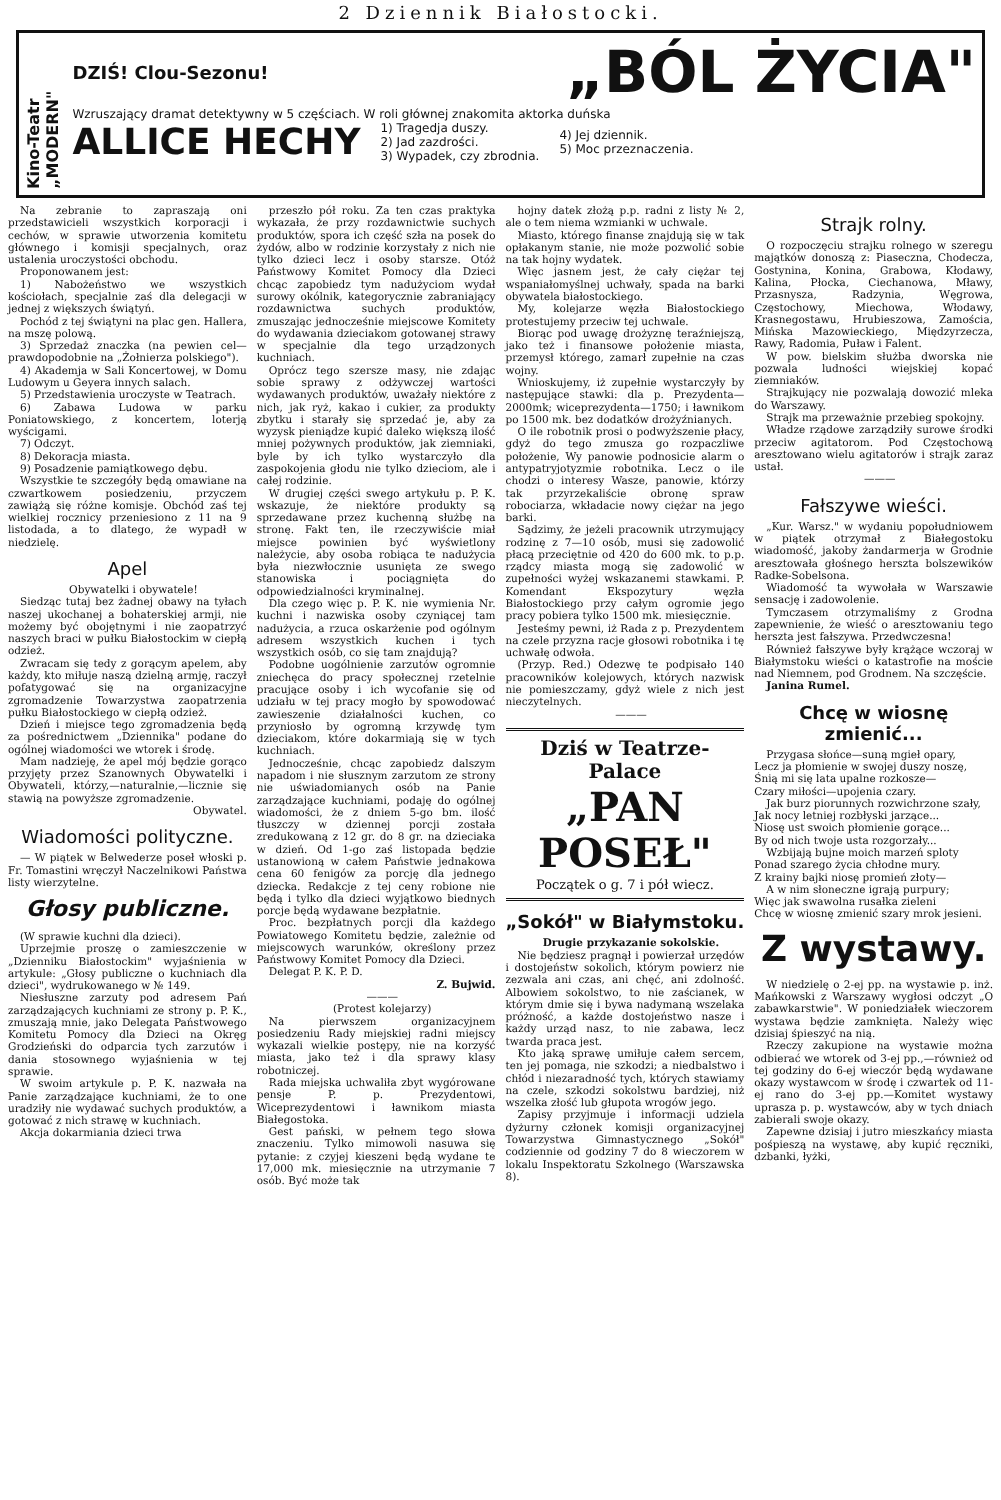2 Dziennik Białostocki.
Kino-Teatr „MODERN"
DZIŚ! Clou-Sezonu! „BÓL ŻYCIA"
Wzruszający dramat detektywny w 5 częściach. W roli głównej znakomita aktorka duńska
ALLICE HECHY 1) Tragedja duszy.
2) Jad zazdrości.
3) Wypadek, czy zbrodnia. 4) Jej dziennik.
5) Moc przeznaczenia.
Na zebranie to zapraszają oni przedstawicieli wszystkich korporacji i cechów, w sprawie utworzenia komitetu głównego i komisji specjalnych, oraz ustalenia uroczystości obchodu.
Proponowanem jest:
1) Nabożeństwo we wszystkich kościołach, specjalnie zaś dla delegacji w jednej z większych świątyń.
Pochód z tej świątyni na plac gen. Hallera, na mszę polową.
3) Sprzedaż znaczka (na pewien cel—prawdopodobnie na „Żołnierza polskiego").
4) Akademja w Sali Koncertowej, w Domu Ludowym u Geyera innych salach.
5) Przedstawienia uroczyste w Teatrach.
6) Zabawa Ludowa w parku Poniatowskiego, z koncertem, loterją wyścigami.
7) Odczyt.
8) Dekoracja miasta.
9) Posadzenie pamiątkowego dębu.
Wszystkie te szczegóły będą omawiane na czwartkowem posiedzeniu, przyczem zawiążą się różne komisje. Obchód zaś tej wielkiej rocznicy przeniesiono z 11 na 9 listodada, a to dlatego, że wypadł w niedzielę.
Apel
Obywatelki i obywatele!
Siedząc tutaj bez żadnej obawy na tyłach naszej ukochanej a bohaterskiej armji, nie możemy być obojętnymi i nie zaopatrzyć naszych braci w pułku Białostockim w ciepłą odzież.
Zwracam się tedy z gorącym apelem, aby każdy, kto miłuje naszą dzielną armję, raczył pofatygować się na organizacyjne zgromadzenie Towarzystwa zaopatrzenia pułku Białostockiego w ciepłą odzież.
Dzień i miejsce tego zgromadzenia będą za pośrednictwem „Dziennika" podane do ogólnej wiadomości we wtorek i środę.
Mam nadzieję, że apel mój będzie gorąco przyjęty przez Szanownych Obywatelki i Obywateli, którzy,—naturalnie,—licznie się stawią na powyższe zgromadzenie.
Obywatel.
Wiadomości polityczne.
— W piątek w Belwederze poseł włoski p. Fr. Tomastini wręczył Naczelnikowi Państwa listy wierzytelne.
Głosy publiczne.
(W sprawie kuchni dla dzieci).
Uprzejmie proszę o zamieszczenie w „Dzienniku Białostockim" wyjaśnienia w artykule: „Głosy publiczne o kuchniach dla dzieci", wydrukowanego w № 149.
Niesłuszne zarzuty pod adresem Pań zarządzających kuchniami ze strony p. P. K., zmuszają mnie, jako Delegata Państwowego Komitetu Pomocy dla Dzieci na Okręg Grodzieński do odparcia tych zarzutów i dania stosownego wyjaśnienia w tej sprawie.
W swoim artykule p. P. K. nazwała na Panie zarządzające kuchniami, że to one uradziły nie wydawać suchych produktów, a gotować z nich strawę w kuchniach.
Akcja dokarmiania dzieci trwa
przeszło pół roku. Za ten czas praktyka wykazała, że przy rozdawnictwie suchych produktów, spora ich część szła na posek do żydów, albo w rodzinie korzystały z nich nie tylko dzieci lecz i osoby starsze. Otóż Państwowy Komitet Pomocy dla Dzieci chcąc zapobiedz tym nadużyciom wydał surowy okólnik, kategorycznie zabraniający rozdawnictwa suchych produktów, zmuszając jednocześnie miejscowe Komitety do wydawania dzieciakom gotowanej strawy w specjalnie dla tego urządzonych kuchniach.
Oprócz tego szersze masy, nie zdając sobie sprawy z odżywczej wartości wydawanych produktów, uważały niektóre z nich, jak ryż, kakao i cukier, za produkty zbytku i starały się sprzedać je, aby za wyzysk pieniądze kupić daleko większą ilość mniej pożywnych produktów, jak ziemniaki, byle by ich tylko wystarczyło dla zaspokojenia głodu nie tylko dzieciom, ale i całej rodzinie.
W drugiej części swego artykułu p. P. K. wskazuje, że niektóre produkty są sprzedawane przez kuchenną służbę na stronę. Fakt ten, ile rzeczywiście miał miejsce powinien być wyświetlony należycie, aby osoba robiąca te nadużycia była niezwłocznie usunięta ze swego stanowiska i pociągnięta do odpowiedzialności kryminalnej.
Dla czego więc p. P. K. nie wymienia Nr. kuchni i nazwiska osoby czyniącej tam nadużycia, a rzuca oskarżenie pod ogólnym adresem wszystkich kuchen i tych wszystkich osób, co się tam znajdują?
Podobne uogólnienie zarzutów ogromnie zniechęca do pracy społecznej rzetelnie pracujące osoby i ich wycofanie się od udziału w tej pracy mogło by spowodować zawieszenie działalności kuchen, co przyniosło by ogromną krzywdę tym dzieciakom, które dokarmiają się w tych kuchniach.
Jednocześnie, chcąc zapobiedz dalszym napadom i nie słusznym zarzutom ze strony nie uświadomianych osób na Panie zarządzające kuchniami, podaję do ogólnej wiadomości, że z dniem 5-go bm. ilość tłuszczy w dziennej porcji została zredukowaną z 12 gr. do 8 gr. na dzieciaka w dzień. Od 1-go zaś listopada będzie ustanowioną w całem Państwie jednakowa cena 60 fenigów za porcję dla jednego dziecka. Redakcje z tej ceny robione nie będą i tylko dla dzieci wyjątkowo biednych porcje będą wydawane bezpłatnie.
Proc. bezpłatnych porcji dla każdego Powiatowego Komitetu będzie, zależnie od miejscowych warunków, określony przez Państwowy Komitet Pomocy dla Dzieci.
Delegat P. K. P. D.
Z. Bujwid.
———
(Protest kolejarzy)
Na pierwszem organizacyjnem posiedzeniu Rady miejskiej radni miejscy wykazali wielkie postępy, nie na korzyść miasta, jako też i dla sprawy klasy robotniczej.
Rada miejska uchwaliła zbyt wygórowane pensje P. p. Prezydentowi, Wiceprezydentowi i ławnikom miasta Białegostoka.
Gest pański, w pełnem tego słowa znaczeniu. Tylko mimowoli nasuwa się pytanie: z czyjej kieszeni będą wydane te 17,000 mk. miesięcznie na utrzymanie 7 osób. Być może tak
hojny datek złożą p.p. radni z listy № 2, ale o tem niema wzmianki w uchwale.
Miasto, którego finanse znajdują się w tak opłakanym stanie, nie może pozwolić sobie na tak hojny wydatek.
Więc jasnem jest, że cały ciężar tej wspaniałomyślnej uchwały, spada na barki obywatela białostockiego.
My, kolejarze węzła Białostockiego protestujemy przeciw tej uchwale.
Biorąc pod uwagę drożyznę teraźniejszą, jako też i finansowe położenie miasta, przemysł którego, zamarł zupełnie na czas wojny.
Wnioskujemy, iż zupełnie wystarczyły by następujące stawki: dla p. Prezydenta—2000mk; wiceprezydenta—1750; i ławnikom po 1500 mk. bez dodatków drożyźnianych.
O ile robotnik prosi o podwyższenie płacy, gdyż do tego zmusza go rozpaczliwe położenie, Wy panowie podnosicie alarm o antypatryjotyzmie robotnika. Lecz o ile chodzi o interesy Wasze, panowie, którzy tak przyrzekaliście obronę spraw robociarza, wkładacie nowy ciężar na jego barki.
Sądzimy, że jeżeli pracownik utrzymujący rodzinę z 7—10 osób, musi się zadowolić płacą przeciętnie od 420 do 600 mk. to p.p. rządcy miasta mogą się zadowolić w zupełności wyżej wskazanemi stawkami. P. Komendant Ekspozytury węzła Białostockiego przy całym ogromie jego pracy pobiera tylko 1500 mk. miesięcznie.
Jesteśmy pewni, iż Rada z p. Prezydentem na czele przyzna racje głosowi robotnika i tę uchwałę odwoła.
(Przyp. Red.) Odezwę te podpisało 140 pracowników kolejowych, których nazwisk nie pomieszczamy, gdyż wiele z nich jest nieczytelnych.
———
Dziś w Teatrze-Palace
„PAN POSEŁ"
Początek o g. 7 i pół wiecz.
„Sokół" w Białymstoku.
Drugie przykazanie sokolskie.
Nie będziesz pragnął i powierzał urzędów i dostojeństw sokolich, którym powierz nie zezwala ani czas, ani chęć, ani zdolność. Albowiem sokolstwo, to nie zaścianek, w którym dmie się i bywa nadymaną wszelaka próżność, a każde dostojeństwo nasze i każdy urząd nasz, to nie zabawa, lecz twarda praca jest.
Kto jaką sprawę umiłuje całem sercem, ten jej pomaga, nie szkodzi; a niedbalstwo i chłód i niezaradność tych, których stawiamy na czele, szkodzi sokolstwu bardziej, niż wszelka złość lub głupota wrogów jego.
Zapisy przyjmuje i informacji udziela dyżurny członek komisji organizacyjnej Towarzystwa Gimnastycznego „Sokół" codziennie od godziny 7 do 8 wieczorem w lokalu Inspektoratu Szkolnego (Warszawska 8).
Strajk rolny.
O rozpoczęciu strajku rolnego w szeregu majątków donoszą z: Piaseczna, Chodecza, Gostynina, Konina, Grabowa, Kłodawy, Kalina, Płocka, Ciechanowa, Mławy, Przasnysza, Radzynia, Węgrowa, Częstochowy, Miechowa, Włodawy, Krasnegostawu, Hrubieszowa, Zamościa, Mińska Mazowieckiego, Międzyrzecza, Rawy, Radomia, Puław i Falent.
W pow. bielskim służba dworska nie pozwala ludności wiejskiej kopać ziemniaków.
Strajkujący nie pozwalają dowozić mleka do Warszawy.
Strajk ma przeważnie przebieg spokojny.
Władze rządowe zarządziły surowe środki przeciw agitatorom. Pod Częstochową aresztowano wielu agitatorów i strajk zaraz ustał.
———
Fałszywe wieści.
„Kur. Warsz." w wydaniu popołudniowem w piątek otrzymał z Białegostoku wiadomość, jakoby żandarmerja w Grodnie aresztowała głośnego herszta bolszewików Radke-Sobelsona.
Wiadomość ta wywołała w Warszawie sensację i zadowolenie.
Tymczasem otrzymaliśmy z Grodna zapewnienie, że wieść o aresztowaniu tego herszta jest fałszywa. Przedwczesna!
Również fałszywe były krążące wczoraj w Białymstoku wieści o katastrofie na moście nad Niemnem, pod Grodnem. Na szczęście.
Janina Rumel.
Chcę w wiosnę zmienić...
Przygasa słońce—suną mgieł opary,
Lecz ja płomienie w swojej duszy noszę,
Śnią mi się lata upalne rozkosze—
Czary miłości—upojenia czary.
Jak burz piorunnych rozwichrzone szały,
Jak nocy letniej rozbłyski jarzące...
Niosę ust swoich płomienie gorące...
By od nich twoje usta rozgorzały...
Wzbijają bujne moich marzeń sploty
Ponad szarego życia chłodne mury.
Z krainy bajki niosę promień złoty—
A w nim słoneczne igrają purpury;
Więc jak swawolna rusałka zieleni
Chcę w wiosnę zmienić szary mrok jesieni.
Z wystawy.
W niedzielę o 2-ej pp. na wystawie p. inż. Mańkowski z Warszawy wygłosi odczyt „O zabawkarstwie". W poniedziałek wieczorem wystawa będzie zamknięta. Należy więc dzisiaj śpieszyć na nią.
Rzeczy zakupione na wystawie można odbierać we wtorek od 3-ej pp.,—również od tej godziny do 6-ej wieczór będą wydawane okazy wystawcom w środę i czwartek od 11-ej rano do 3-ej pp.—Komitet wystawy uprasza p. p. wystawców, aby w tych dniach zabierali swoje okazy.
Zapewne dzisiaj i jutro mieszkańcy miasta pośpieszą na wystawę, aby kupić ręczniki, dzbanki, łyżki,